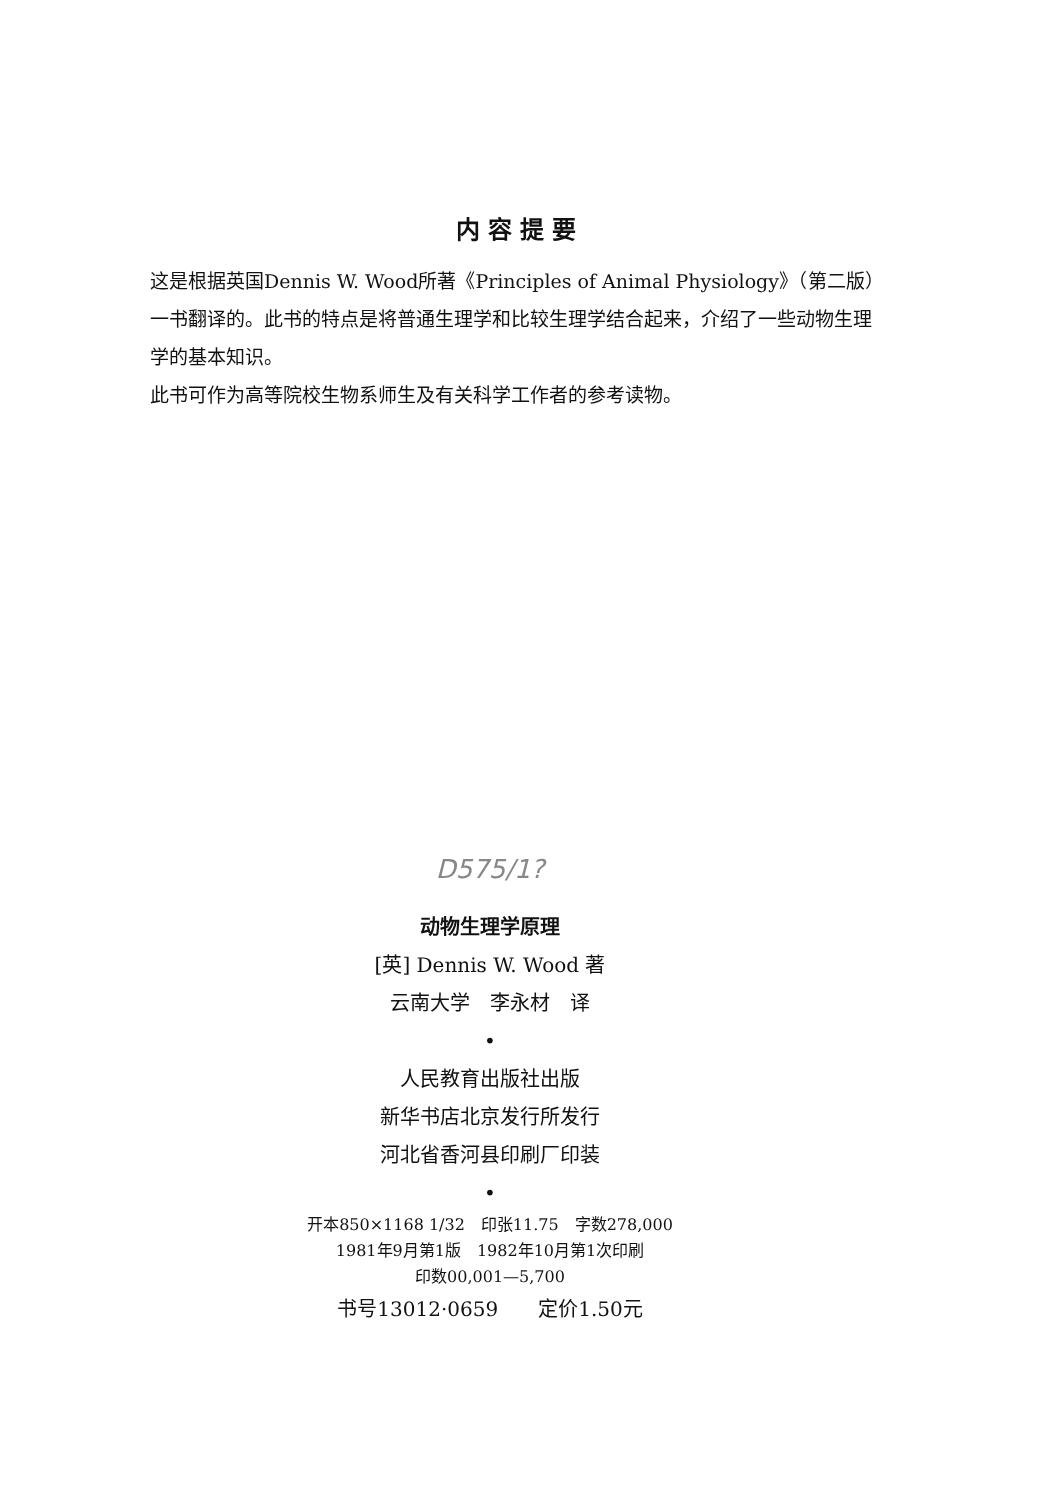内容提要
这是根据英国Dennis W. Wood所著《Principles of Animal Physiology》（第二版）一书翻译的。此书的特点是将普通生理学和比较生理学结合起来，介绍了一些动物生理学的基本知识。
此书可作为高等院校生物系师生及有关科学工作者的参考读物。
D575/1?
动物生理学原理
[英] Dennis W. Wood 著
云南大学　李永材　译
•
人民教育出版社出版
新华书店北京发行所发行
河北省香河县印刷厂印装
•
开本850×1168 1/32　印张11.75　字数278,000
1981年9月第1版　1982年10月第1次印刷
印数00,001—5,700
书号13012·0659　　定价1.50元